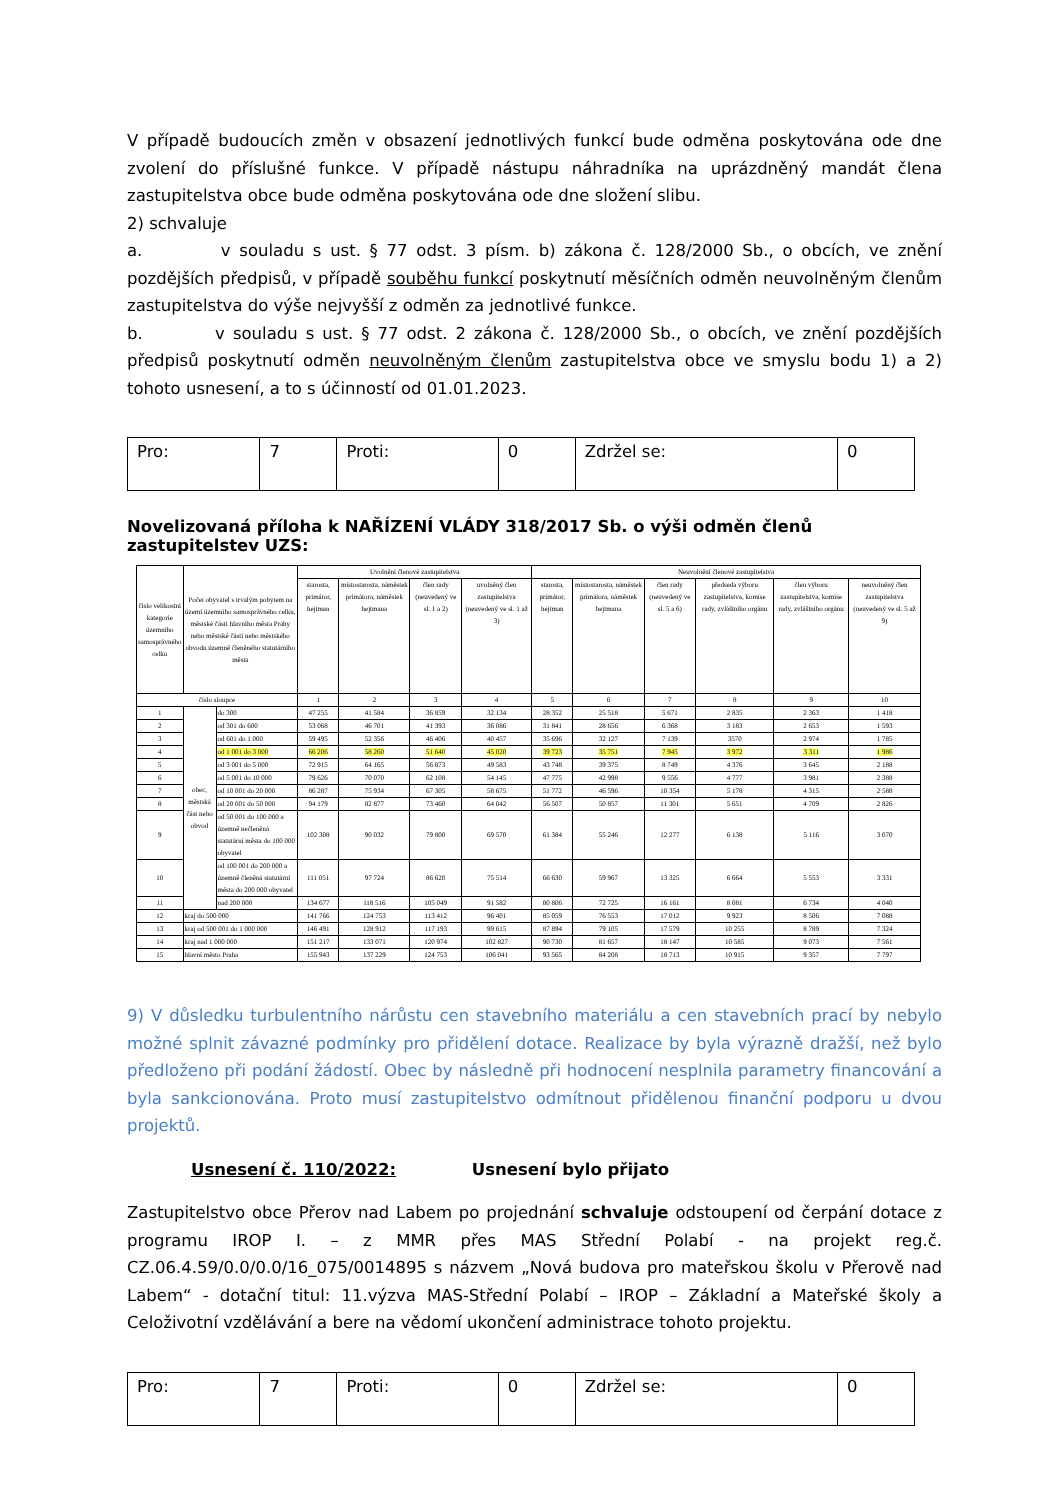V případě budoucích změn v obsazení jednotlivých funkcí bude odměna poskytována ode dne zvolení do příslušné funkce. V případě nástupu náhradníka na uprázdněný mandát člena zastupitelstva obce bude odměna poskytována ode dne složení slibu.
2) schvaluje
a. v souladu s ust. § 77 odst. 3 písm. b) zákona č. 128/2000 Sb., o obcích, ve znění pozdějších předpisů, v případě souběhu funkcí poskytnutí měsíčních odměn neuvolněným členům zastupitelstva do výše nejvyšší z odměn za jednotlivé funkce.
b. v souladu s ust. § 77 odst. 2 zákona č. 128/2000 Sb., o obcích, ve znění pozdějších předpisů poskytnutí odměn neuvolněným členům zastupitelstva obce ve smyslu bodu 1) a 2) tohoto usnesení, a to s účinností od 01.01.2023.
| Pro: | 7 | Proti: | 0 | Zdržel se: | 0 |
Novelizovaná příloha k NAŘÍZENÍ VLÁDY 318/2017 Sb. o výši odměn členů zastupitelstev UZS:
| číslo velikostní kategorie územního samosprávného celku | Počet obyvatel s trvalým pobytem na území územního samosprávného celku, městské části hlavního města Prahy nebo městské části nebo městského obvodu územně členěného statutárního města | | Uvolnění členové zastupitelstva | | | | Neuvolnění členové zastupitelstva | | | | | |
| --- | --- | --- | --- | --- | --- | --- | --- | --- | --- | --- | --- | --- |
| | | | starosta, primátor, hejtman | místostarosta, náměstek primátora, náměstek hejtmana | člen rady (neuvedený ve sl. 1 a 2) | uvolněný člen zastupitelstva (neuvedený ve sl. 1 až 3) | starosta, primátor, hejtman | místostarosta, náměstek primátora, náměstek hejtmana | člen rady (neuvedený ve sl. 5 a 6) | předseda výboru zastupitelstva, komise rady, zvláštního orgánu | člen výboru zastupitelstva, komise rady, zvláštního orgánu | neuvolněný člen zastupitelstva (neuvedený ve sl. 5 až 9) |
| číslo sloupce | | | 1 | 2 | 3 | 4 | 5 | 6 | 7 | 8 | 9 | 10 |
| 1 | obec, městská část nebo obvod | do 300 | 47 255 | 41 584 | 36 859 | 32 134 | 28 352 | 25 518 | 5 671 | 2 835 | 2 363 | 1 418 |
| 2 | | od 301 do 600 | 53 068 | 46 701 | 41 393 | 36 086 | 31 841 | 28 656 | 6 368 | 3 183 | 2 653 | 1 593 |
| 3 | | od 601 do 1 000 | 59 495 | 52 356 | 46 406 | 40 457 | 35 696 | 32 127 | 7 139 | 3570 | 2 974 | 1 785 |
| 4 | | od 1 001 do 3 000 | 66 206 | 58 260 | 51 640 | 45 020 | 39 723 | 35 751 | 7 945 | 3 972 | 3 311 | 1 986 |
| 5 | | od 3 001 do 5 000 | 72 915 | 64 165 | 56 873 | 49 583 | 43 748 | 39 375 | 8 749 | 4 376 | 3 645 | 2 188 |
| 6 | | od 5 001 do 10 000 | 79 626 | 70 070 | 62 108 | 54 145 | 47 775 | 42 998 | 9 556 | 4 777 | 3 981 | 2 388 |
| 7 | | od 10 001 do 20 000 | 86 287 | 75 934 | 67 305 | 58 675 | 51 772 | 46 596 | 10 354 | 5 178 | 4 315 | 2 588 |
| 8 | | od 20 001 do 50 000 | 94 179 | 82 877 | 73 460 | 64 042 | 56 507 | 50 857 | 11 301 | 5 651 | 4 709 | 2 826 |
| 9 | | od 50 001 do 100 000 a územně nečleněná statutární města do 100 000 obyvatel | 102 308 | 90 032 | 79 800 | 69 570 | 61 384 | 55 246 | 12 277 | 6 138 | 5 116 | 3 070 |
| 10 | | od 100 001 do 200 000 a územně členěná statutární města do 200 000 obyvatel | 111 051 | 97 724 | 86 620 | 75 514 | 66 630 | 59 967 | 13 325 | 6 664 | 5 553 | 3 331 |
| 11 | | nad 200 000 | 134 677 | 118 516 | 105 049 | 91 582 | 80 806 | 72 725 | 16 161 | 8 081 | 6 734 | 4 040 |
| 12 | kraj do 500 000 | | 141 766 | 124 753 | 113 412 | 96 401 | 85 059 | 76 553 | 17 012 | 9 923 | 8 506 | 7 088 |
| 13 | kraj od 500 001 do 1 000 000 | | 146 491 | 128 912 | 117 193 | 99 615 | 87 894 | 79 105 | 17 579 | 10 255 | 8 789 | 7 324 |
| 14 | kraj nad 1 000 000 | | 151 217 | 133 071 | 120 974 | 102 827 | 90 730 | 81 657 | 18 147 | 10 585 | 9 073 | 7 561 |
| 15 | hlavní město Praha | | 155 943 | 137 229 | 124 753 | 106 041 | 93 565 | 84 208 | 18 713 | 10 915 | 9 357 | 7 797 |
9) V důsledku turbulentního nárůstu cen stavebního materiálu a cen stavebních prací by nebylo možné splnit závazné podmínky pro přidělení dotace. Realizace by byla výrazně dražší, než bylo předloženo při podání žádostí. Obec by následně při hodnocení nesplnila parametry financování a byla sankcionována. Proto musí zastupitelstvo odmítnout přidělenou finanční podporu u dvou projektů.
Usnesení č. 110/2022: Usnesení bylo přijato
Zastupitelstvo obce Přerov nad Labem po projednání schvaluje odstoupení od čerpání dotace z programu IROP I. – z MMR přes MAS Střední Polabí - na projekt reg.č. CZ.06.4.59/0.0/0.0/16_075/0014895 s názvem „Nová budova pro mateřskou školu v Přerově nad Labem“ - dotační titul: 11.výzva MAS-Střední Polabí – IROP – Základní a Mateřské školy a Celoživotní vzdělávání a bere na vědomí ukončení administrace tohoto projektu.
| Pro: | 7 | Proti: | 0 | Zdržel se: | 0 |